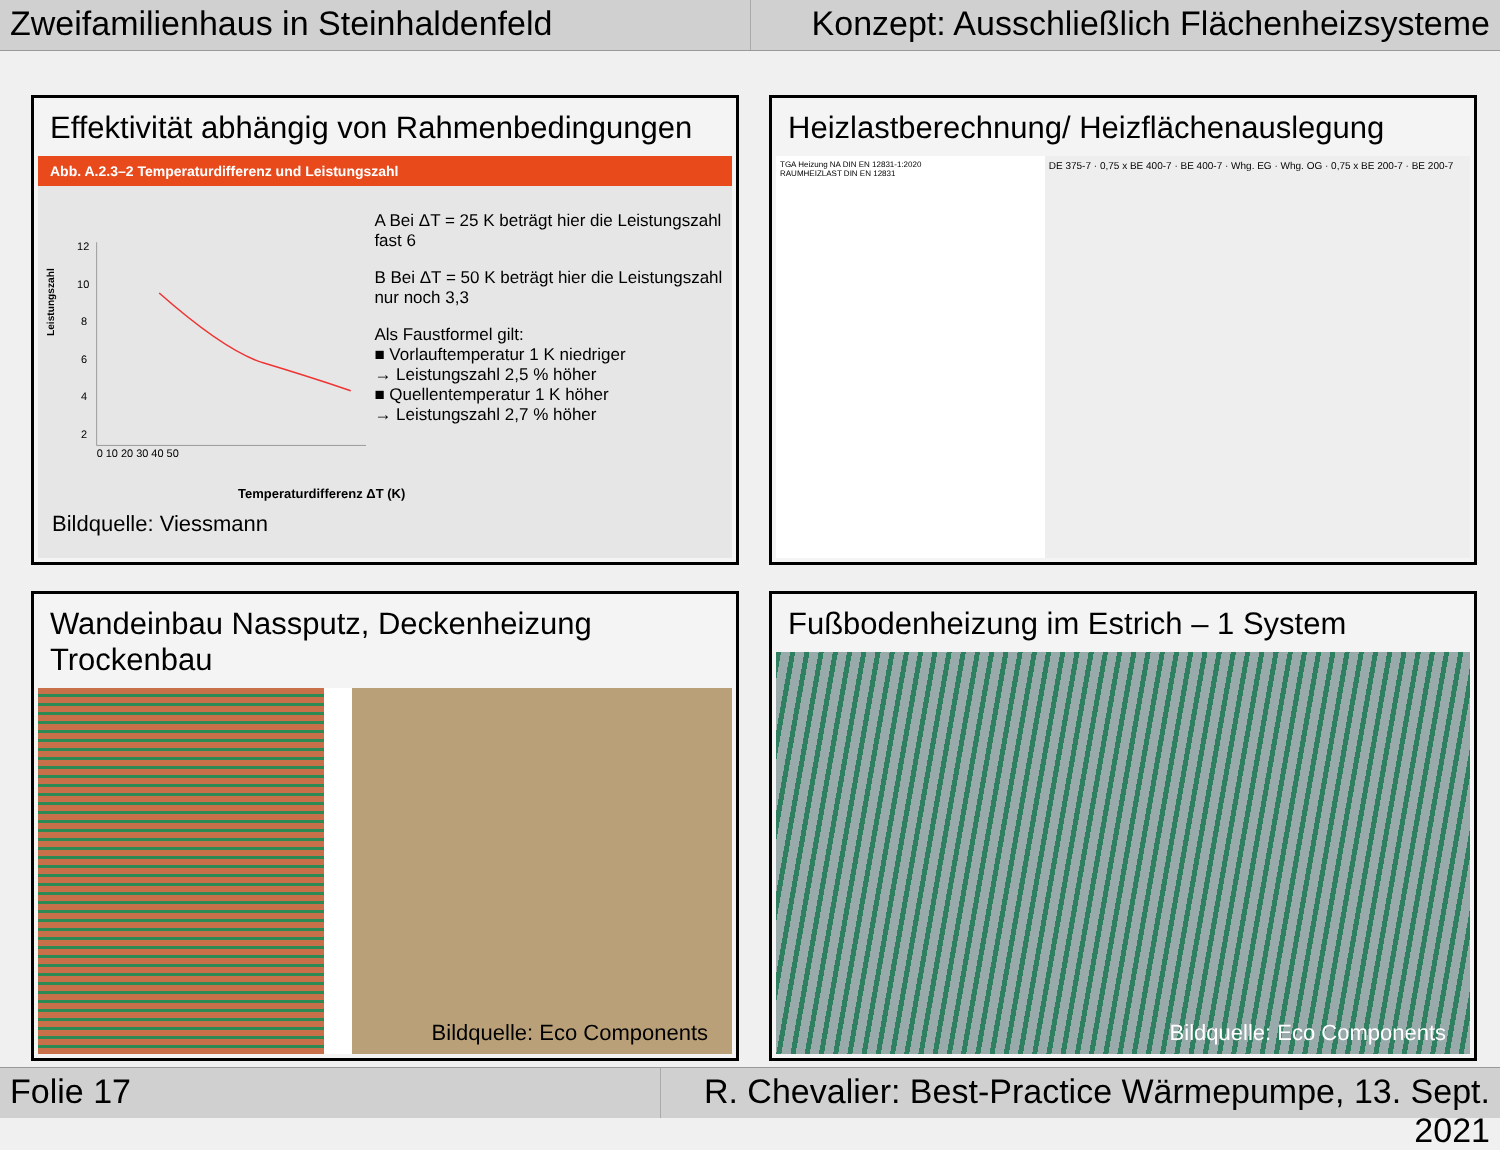Zweifamilienhaus in Steinhaldenfeld
Konzept: Ausschließlich Flächenheizsysteme
Effektivität abhängig von Rahmenbedingungen
Abb. A.2.3–2 Temperaturdifferenz und Leistungszahl
Leistungszahl
12
10
8
6
4
2
0 10 20 30 40 50
A Bei ΔT = 25 K beträgt hier die Leistungszahl fast 6
B Bei ΔT = 50 K beträgt hier die Leistungszahl nur noch 3,3
Als Faustformel gilt:
■ Vorlauftemperatur 1 K niedriger
→ Leistungszahl 2,5 % höher
■ Quellentemperatur 1 K höher
→ Leistungszahl 2,7 % höher
Temperaturdifferenz ΔT (K)
Bildquelle: Viessmann
Heizlastberechnung/ Heizflächenauslegung
TGA Heizung NA DIN EN 12831-1:2020
RAUMHEIZLAST DIN EN 12831
DE 375-7 · 0,75 x BE 400-7 · BE 400-7 · Whg. EG · Whg. OG · 0,75 x BE 200-7 · BE 200-7
Wandeinbau Nassputz, Deckenheizung Trockenbau
Bildquelle: Eco Components
Fußbodenheizung im Estrich – 1 System
Bildquelle: Eco Components
Folie 17 R. Chevalier: Best-Practice Wärmepumpe, 13. Sept. 2021